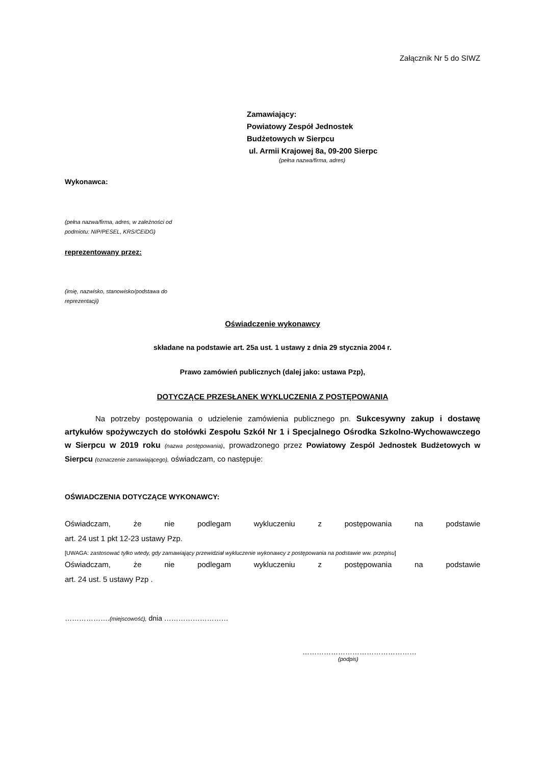Załącznik Nr 5 do SIWZ
Zamawiający:
Powiatowy Zespół Jednostek
Budżetowych w Sierpcu
ul. Armii Krajowej 8a, 09-200 Sierpc
(pełna nazwa/firma, adres)
Wykonawca:
(pełna nazwa/firma, adres, w zależności od
podmiotu: NIP/PESEL, KRS/CEiDG)
reprezentowany przez:
(imię, nazwisko, stanowisko/podstawa do
reprezentacji)
Oświadczenie wykonawcy
składane na podstawie art. 25a ust. 1 ustawy z dnia 29 stycznia 2004 r.
Prawo zamówień publicznych (dalej jako: ustawa Pzp),
DOTYCZĄCE PRZESŁANEK WYKLUCZENIA Z POSTĘPOWANIA
Na potrzeby postępowania o udzielenie zamówienia publicznego pn. Sukcesywny zakup i dostawę artykułów spożywczych do stołówki Zespołu Szkół Nr 1 i Specjalnego Ośrodka Szkolno-Wychowawczego w Sierpcu w 2019 roku (nazwa postępowania), prowadzonego przez Powiatowy Zespól Jednostek Budżetowych w Sierpcu (oznaczenie zamawiającego), oświadczam, co następuje:
OŚWIADCZENIA DOTYCZĄCE WYKONAWCY:
Oświadczam, że nie podlegam wykluczeniu z postępowania na podstawie
art. 24 ust 1 pkt 12-23 ustawy Pzp.
[UWAGA: zastosować tylko wtedy, gdy zamawiający przewidział wykluczenie wykonawcy z postępowania na podstawie ww. przepisu]
Oświadczam, że nie podlegam wykluczeniu z postępowania na podstawie
art. 24 ust. 5 ustawy Pzp .
……………….(miejscowość), dnia ………………………
…………………………………………
(podpis)